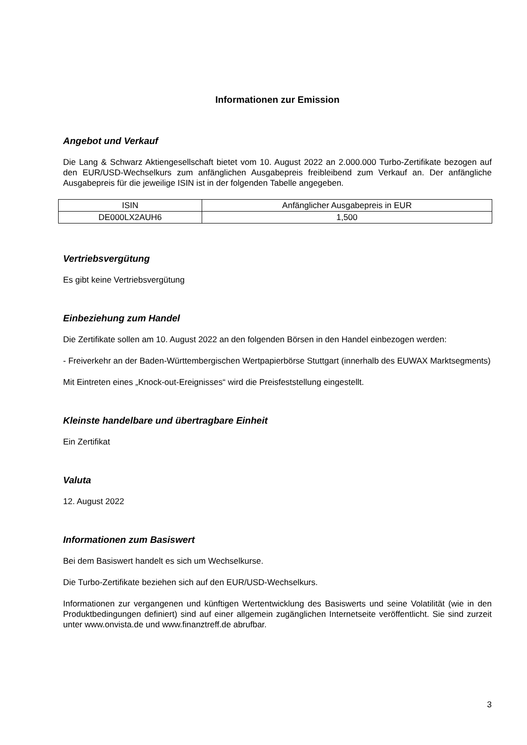Informationen zur Emission
Angebot und Verkauf
Die Lang & Schwarz Aktiengesellschaft bietet vom 10. August 2022 an 2.000.000 Turbo-Zertifikate bezogen auf den EUR/USD-Wechselkurs zum anfänglichen Ausgabepreis freibleibend zum Verkauf an. Der anfängliche Ausgabepreis für die jeweilige ISIN ist in der folgenden Tabelle angegeben.
| ISIN | Anfänglicher Ausgabepreis in EUR |
| --- | --- |
| DE000LX2AUH6 | 1,500 |
Vertriebsvergütung
Es gibt keine Vertriebsvergütung
Einbeziehung zum Handel
Die Zertifikate sollen am 10. August 2022 an den folgenden Börsen in den Handel einbezogen werden:
- Freiverkehr an der Baden-Württembergischen Wertpapierbörse Stuttgart (innerhalb des EUWAX Marktsegments)
Mit Eintreten eines „Knock-out-Ereignisses“ wird die Preisfeststellung eingestellt.
Kleinste handelbare und übertragbare Einheit
Ein Zertifikat
Valuta
12. August 2022
Informationen zum Basiswert
Bei dem Basiswert handelt es sich um Wechselkurse.
Die Turbo-Zertifikate beziehen sich auf den EUR/USD-Wechselkurs.
Informationen zur vergangenen und künftigen Wertentwicklung des Basiswerts und seine Volatilität (wie in den Produktbedingungen definiert) sind auf einer allgemein zugänglichen Internetseite veröffentlicht. Sie sind zurzeit unter www.onvista.de und www.finanztreff.de abrufbar.
3